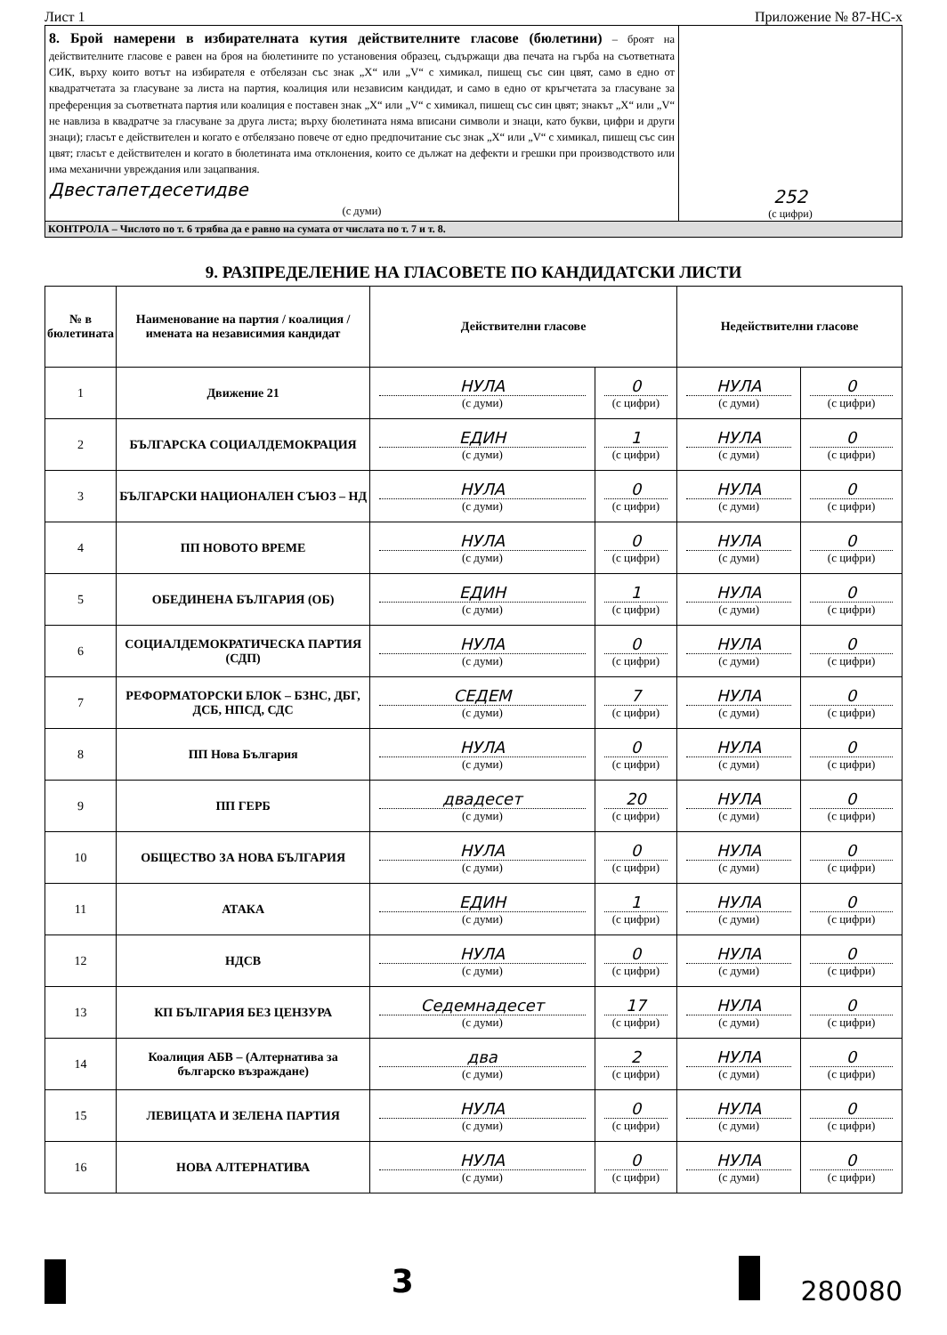Лист 1 Приложение № 87-НС-х
8. Брой намерени в избирателната кутия действителните гласове (бюлетини) – броят на действителните гласове е равен на броя на бюлетините по установения образец, съдържащи два печата на гърба на съответната СИК, върху които вотът на избирателя е отбелязан със знак „X“ или „V“ с химикал, пишещ със син цвят, само в едно от квадратчетата за гласуване за листа на партия, коалиция или независим кандидат, и само в едно от кръгчетата за гласуване за преференция за съответната партия или коалиция е поставен знак „X“ или „V“ с химикал, пишещ със син цвят; знакът „X“ или „V“ не навлиза в квадратче за гласуване за друга листа; върху бюлетината няма вписани символи и знаци, като букви, цифри и други знаци); гласът е действителен и когато е отбелязано повече от едно предпочитание със знак „X“ или „V“ с химикал, пишещ със син цвят; гласът е действителен и когато в бюлетината има отклонения, които се дължат на дефекти и грешки при производството или има механични увреждания или зацапвания.
Двестапетдесетидве
(с думи)
252
(с цифри)
КОНТРОЛА – Числото по т. 6 трябва да е равно на сумата от числата по т. 7 и т. 8.
9. РАЗПРЕДЕЛЕНИЕ НА ГЛАСОВЕТЕ ПО КАНДИДАТСКИ ЛИСТИ
| № в бюлетината | Наименование на партия / коалиция / имената на независимия кандидат | Действителни гласове | | Недействителни гласове | |
| --- | --- | --- | --- | --- | --- |
| 1 | Движение 21 | НУЛА (с думи) | 0 (с цифри) | НУЛА (с думи) | 0 (с цифри) |
| 2 | БЪЛГАРСКА СОЦИАЛДЕМОКРАЦИЯ | ЕДИН (с думи) | 1 (с цифри) | НУЛА (с думи) | 0 (с цифри) |
| 3 | БЪЛГАРСКИ НАЦИОНАЛЕН СЪЮЗ – НД | НУЛА (с думи) | 0 (с цифри) | НУЛА (с думи) | 0 (с цифри) |
| 4 | ПП НОВОТО ВРЕМЕ | НУЛА (с думи) | 0 (с цифри) | НУЛА (с думи) | 0 (с цифри) |
| 5 | ОБЕДИНЕНА БЪЛГАРИЯ (ОБ) | ЕДИН (с думи) | 1 (с цифри) | НУЛА (с думи) | 0 (с цифри) |
| 6 | СОЦИАЛДЕМОКРАТИЧЕСКА ПАРТИЯ (СДП) | НУЛА (с думи) | 0 (с цифри) | НУЛА (с думи) | 0 (с цифри) |
| 7 | РЕФОРМАТОРСКИ БЛОК – БЗНС, ДБГ, ДСБ, НПСД, СДС | СЕДЕМ (с думи) | 7 (с цифри) | НУЛА (с думи) | 0 (с цифри) |
| 8 | ПП Нова България | НУЛА (с думи) | 0 (с цифри) | НУЛА (с думи) | 0 (с цифри) |
| 9 | ПП ГЕРБ | двадесет (с думи) | 20 (с цифри) | НУЛА (с думи) | 0 (с цифри) |
| 10 | ОБЩЕСТВО ЗА НОВА БЪЛГАРИЯ | НУЛА (с думи) | 0 (с цифри) | НУЛА (с думи) | 0 (с цифри) |
| 11 | АТАКА | ЕДИН (с думи) | 1 (с цифри) | НУЛА (с думи) | 0 (с цифри) |
| 12 | НДСВ | НУЛА (с думи) | 0 (с цифри) | НУЛА (с думи) | 0 (с цифри) |
| 13 | КП БЪЛГАРИЯ БЕЗ ЦЕНЗУРА | Седемнадесет (с думи) | 17 (с цифри) | НУЛА (с думи) | 0 (с цифри) |
| 14 | Коалиция АБВ – (Алтернатива за българско възраждане) | два (с думи) | 2 (с цифри) | НУЛА (с думи) | 0 (с цифри) |
| 15 | ЛЕВИЦАТА И ЗЕЛЕНА ПАРТИЯ | НУЛА (с думи) | 0 (с цифри) | НУЛА (с думи) | 0 (с цифри) |
| 16 | НОВА АЛТЕРНАТИВА | НУЛА (с думи) | 0 (с цифри) | НУЛА (с думи) | 0 (с цифри) |
3 280080